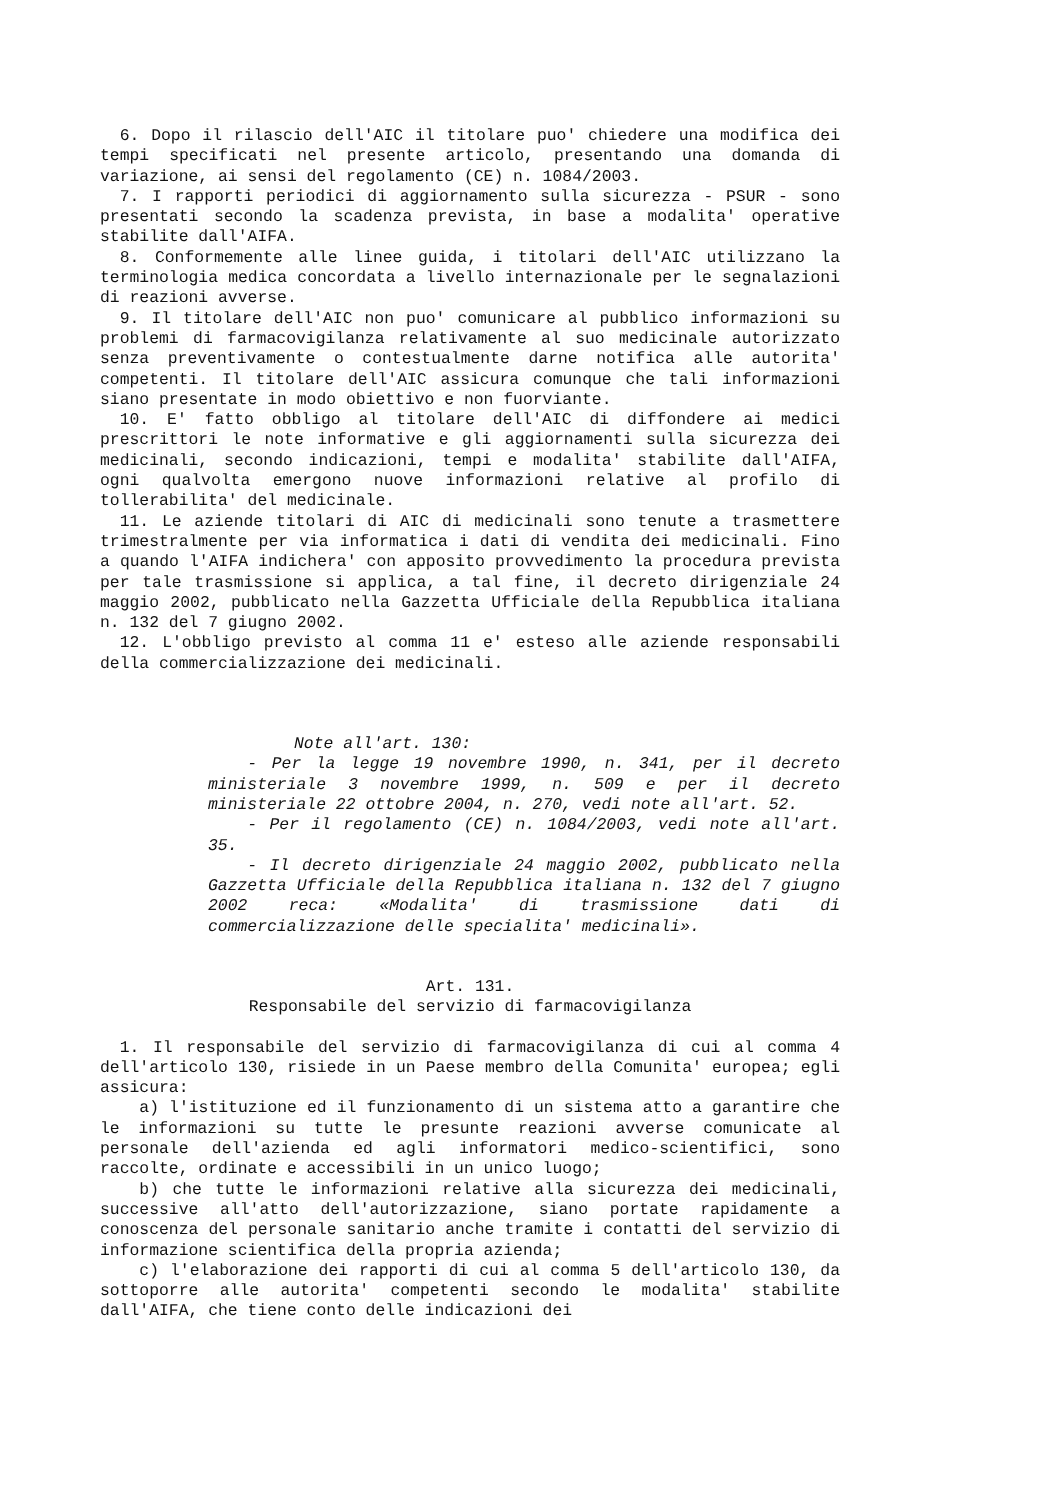6. Dopo il rilascio dell'AIC il titolare puo' chiedere una modifica dei tempi specificati nel presente articolo, presentando una domanda di variazione, ai sensi del regolamento (CE) n. 1084/2003.
7. I rapporti periodici di aggiornamento sulla sicurezza - PSUR - sono presentati secondo la scadenza prevista, in base a modalita' operative stabilite dall'AIFA.
8. Conformemente alle linee guida, i titolari dell'AIC utilizzano la terminologia medica concordata a livello internazionale per le segnalazioni di reazioni avverse.
9. Il titolare dell'AIC non puo' comunicare al pubblico informazioni su problemi di farmacovigilanza relativamente al suo medicinale autorizzato senza preventivamente o contestualmente darne notifica alle autorita' competenti. Il titolare dell'AIC assicura comunque che tali informazioni siano presentate in modo obiettivo e non fuorviante.
10. E' fatto obbligo al titolare dell'AIC di diffondere ai medici prescrittori le note informative e gli aggiornamenti sulla sicurezza dei medicinali, secondo indicazioni, tempi e modalita' stabilite dall'AIFA, ogni qualvolta emergono nuove informazioni relative al profilo di tollerabilita' del medicinale.
11. Le aziende titolari di AIC di medicinali sono tenute a trasmettere trimestralmente per via informatica i dati di vendita dei medicinali. Fino a quando l'AIFA indichera' con apposito provvedimento la procedura prevista per tale trasmissione si applica, a tal fine, il decreto dirigenziale 24 maggio 2002, pubblicato nella Gazzetta Ufficiale della Repubblica italiana n. 132 del 7 giugno 2002.
12. L'obbligo previsto al comma 11 e' esteso alle aziende responsabili della commercializzazione dei medicinali.
Note all'art. 130:
- Per la legge 19 novembre 1990, n. 341, per il decreto ministeriale 3 novembre 1999, n. 509 e per il decreto ministeriale 22 ottobre 2004, n. 270, vedi note all'art. 52.
- Per il regolamento (CE) n. 1084/2003, vedi note all'art. 35.
- Il decreto dirigenziale 24 maggio 2002, pubblicato nella Gazzetta Ufficiale della Repubblica italiana n. 132 del 7 giugno 2002 reca: «Modalita' di trasmissione dati di commercializzazione delle specialita' medicinali».
Art. 131.
Responsabile del servizio di farmacovigilanza
1. Il responsabile del servizio di farmacovigilanza di cui al comma 4 dell'articolo 130, risiede in un Paese membro della Comunita' europea; egli assicura:
a) l'istituzione ed il funzionamento di un sistema atto a garantire che le informazioni su tutte le presunte reazioni avverse comunicate al personale dell'azienda ed agli informatori medico-scientifici, sono raccolte, ordinate e accessibili in un unico luogo;
b) che tutte le informazioni relative alla sicurezza dei medicinali, successive all'atto dell'autorizzazione, siano portate rapidamente a conoscenza del personale sanitario anche tramite i contatti del servizio di informazione scientifica della propria azienda;
c) l'elaborazione dei rapporti di cui al comma 5 dell'articolo 130, da sottoporre alle autorita' competenti secondo le modalita' stabilite dall'AIFA, che tiene conto delle indicazioni dei